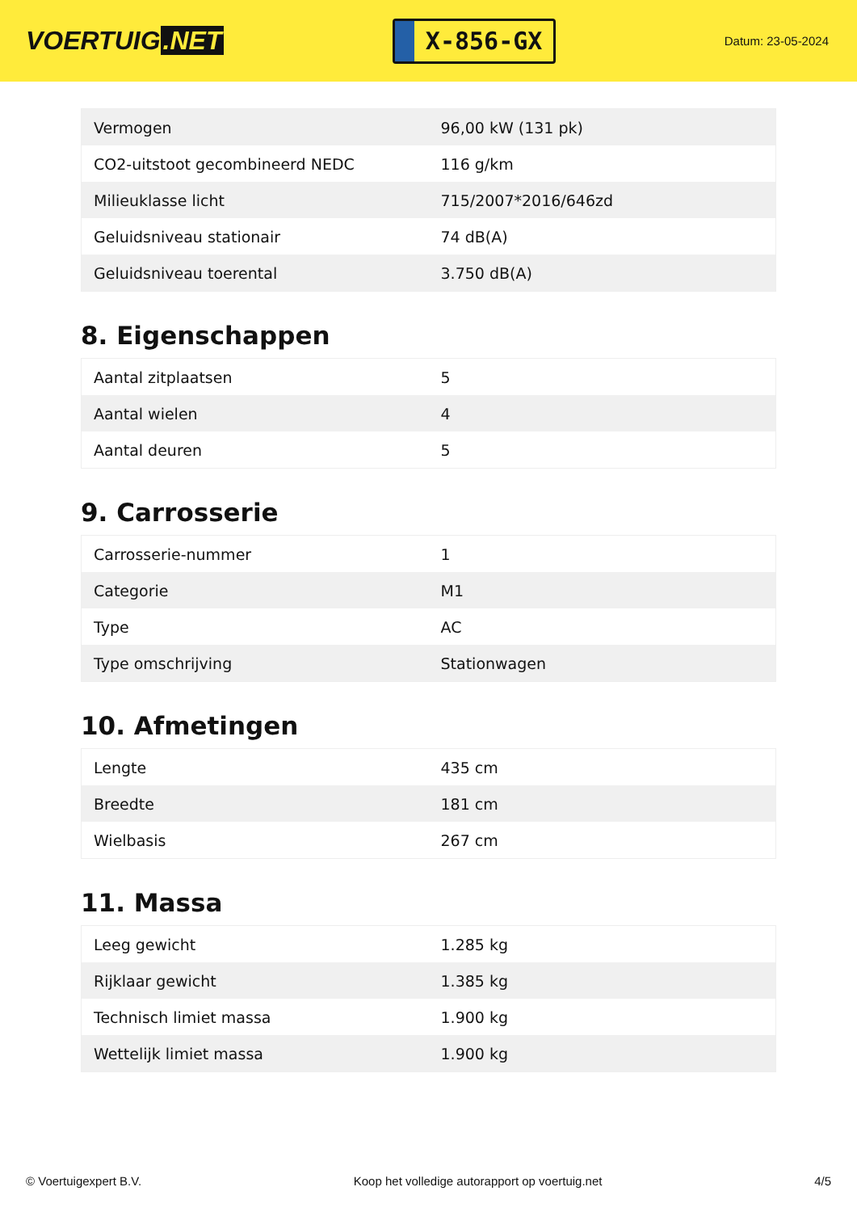VOERTUIG.NET
X-856-GX
Datum: 23-05-2024
| Vermogen | 96,00 kW (131 pk) |
| CO2-uitstoot gecombineerd NEDC | 116 g/km |
| Milieuklasse licht | 715/2007*2016/646zd |
| Geluidsniveau stationair | 74 dB(A) |
| Geluidsniveau toerental | 3.750 dB(A) |
8. Eigenschappen
| Aantal zitplaatsen | 5 |
| Aantal wielen | 4 |
| Aantal deuren | 5 |
9. Carrosserie
| Carrosserie-nummer | 1 |
| Categorie | M1 |
| Type | AC |
| Type omschrijving | Stationwagen |
10. Afmetingen
| Lengte | 435 cm |
| Breedte | 181 cm |
| Wielbasis | 267 cm |
11. Massa
| Leeg gewicht | 1.285 kg |
| Rijklaar gewicht | 1.385 kg |
| Technisch limiet massa | 1.900 kg |
| Wettelijk limiet massa | 1.900 kg |
© Voertuigexpert B.V. Koop het volledige autorapport op voertuig.net 4/5